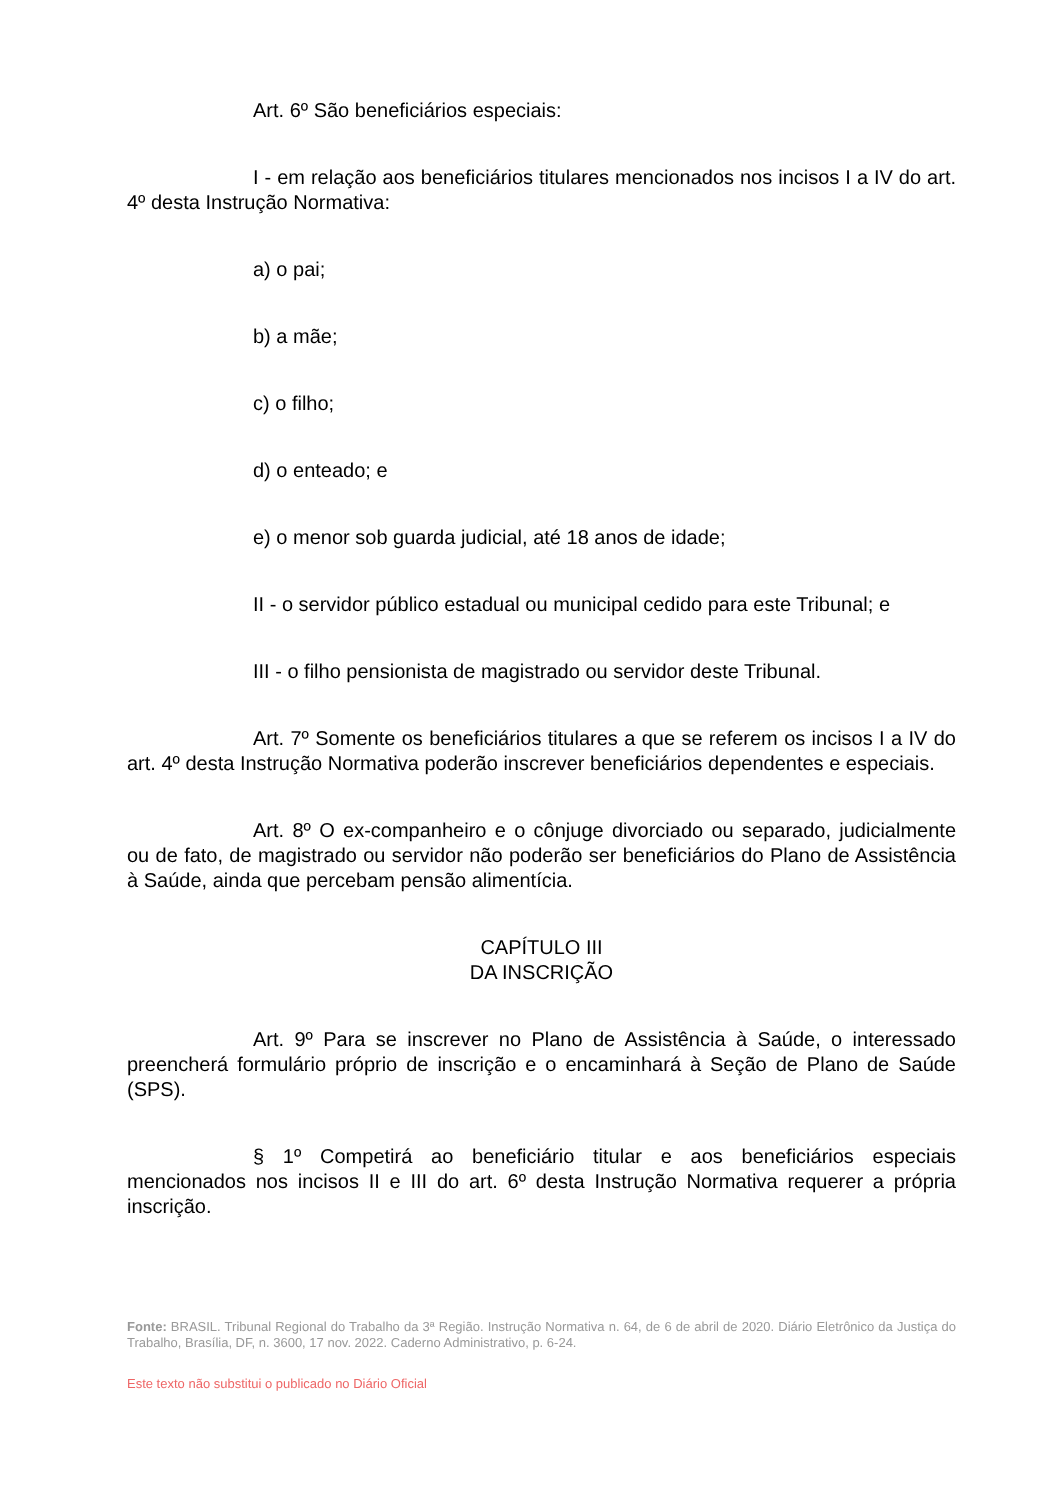Art. 6º São beneficiários especiais:
I - em relação aos beneficiários titulares mencionados nos incisos I a IV do art. 4º desta Instrução Normativa:
a) o pai;
b) a mãe;
c) o filho;
d) o enteado; e
e) o menor sob guarda judicial, até 18 anos de idade;
II - o servidor público estadual ou municipal cedido para este Tribunal; e
III - o filho pensionista de magistrado ou servidor deste Tribunal.
Art. 7º Somente os beneficiários titulares a que se referem os incisos I a IV do art. 4º desta Instrução Normativa poderão inscrever beneficiários dependentes e especiais.
Art. 8º O ex-companheiro e o cônjuge divorciado ou separado, judicialmente ou de fato, de magistrado ou servidor não poderão ser beneficiários do Plano de Assistência à Saúde, ainda que percebam pensão alimentícia.
CAPÍTULO III
DA INSCRIÇÃO
Art. 9º Para se inscrever no Plano de Assistência à Saúde, o interessado preencherá formulário próprio de inscrição e o encaminhará à Seção de Plano de Saúde (SPS).
§ 1º Competirá ao beneficiário titular e aos beneficiários especiais mencionados nos incisos II e III do art. 6º desta Instrução Normativa requerer a própria inscrição.
Fonte: BRASIL. Tribunal Regional do Trabalho da 3ª Região. Instrução Normativa n. 64, de 6 de abril de 2020. Diário Eletrônico da Justiça do Trabalho, Brasília, DF, n. 3600, 17 nov. 2022. Caderno Administrativo, p. 6-24.
Este texto não substitui o publicado no Diário Oficial